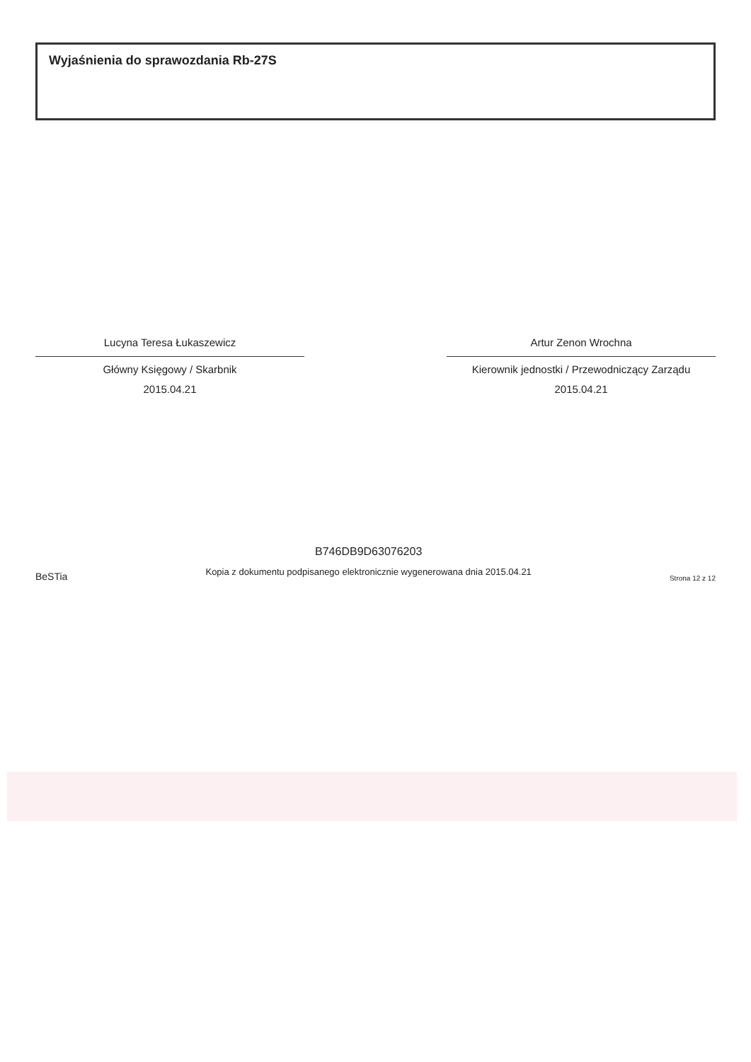Wyjaśnienia do sprawozdania Rb-27S
Lucyna Teresa Łukaszewicz
Główny Księgowy / Skarbnik
2015.04.21
Artur Zenon Wrochna
Kierownik jednostki / Przewodniczący Zarządu
2015.04.21
BeSTia
B746DB9D63076203
Kopia z dokumentu podpisanego elektronicznie wygenerowana dnia 2015.04.21
Strona 12 z 12